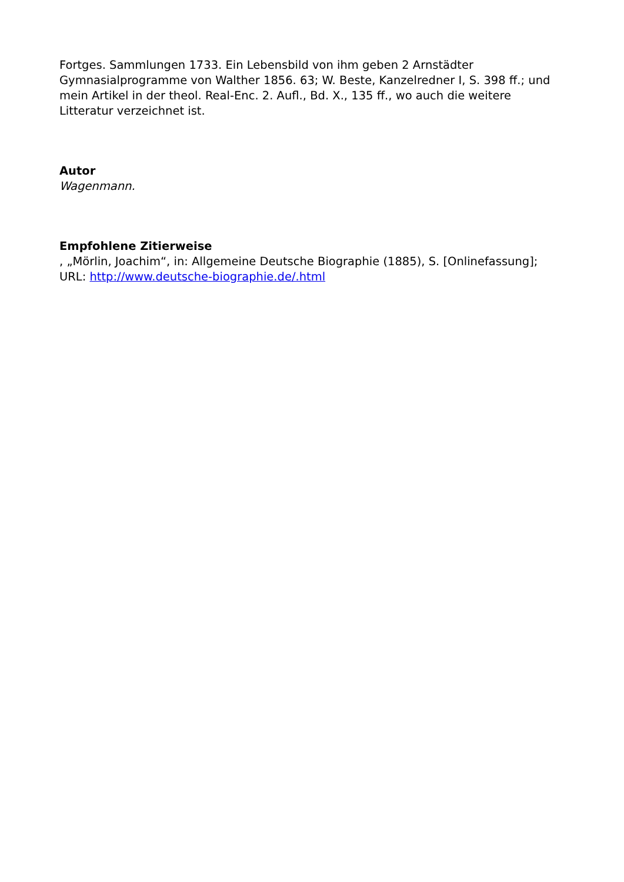Fortges. Sammlungen 1733. Ein Lebensbild von ihm geben 2 Arnstädter Gymnasialprogramme von Walther 1856. 63; W. Beste, Kanzelredner I, S. 398 ff.; und mein Artikel in der theol. Real-Enc. 2. Aufl., Bd. X., 135 ff., wo auch die weitere Litteratur verzeichnet ist.
Autor
Wagenmann.
Empfohlene Zitierweise
, „Mörlin, Joachim“, in: Allgemeine Deutsche Biographie (1885), S. [Onlinefassung]; URL: http://www.deutsche-biographie.de/.html